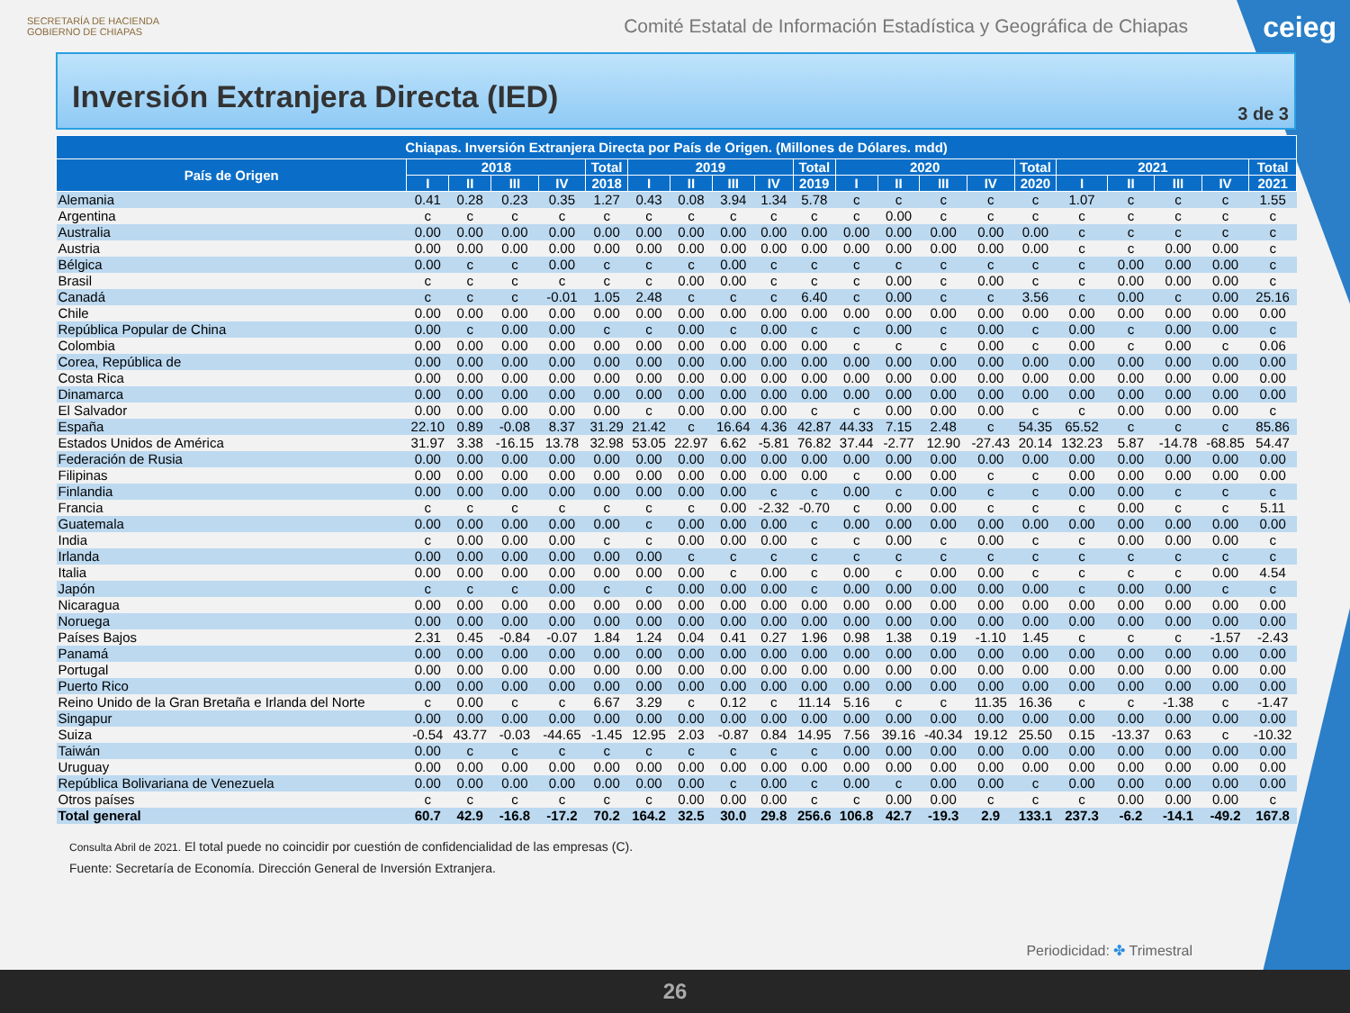SECRETARÍA DE HACIENDA
GOBIERNO DE CHIAPAS
Comité Estatal de Información Estadística y Geográfica de Chiapas
ceieg
Inversión Extranjera Directa (IED)
3 de 3
| Chiapas. Inversión Extranjera Directa por País de Origen. (Millones de Dólares. mdd) | | | | | | | | | | | | | | | | | | | | |
| --- | --- | --- | --- | --- | --- | --- | --- | --- | --- | --- | --- | --- | --- | --- | --- | --- | --- | --- | --- | --- |
| País de Origen | 2018 | | | | Total | 2019 | | | | Total | 2020 | | | | Total | 2021 | | | | Total |
| | I | II | III | IV | 2018 | I | II | III | IV | 2019 | I | II | III | IV | 2020 | I | II | III | IV | 2021 |
| Alemania | 0.41 | 0.28 | 0.23 | 0.35 | 1.27 | 0.43 | 0.08 | 3.94 | 1.34 | 5.78 | c | c | c | c | c | 1.07 | c | c | c | 1.55 |
| Argentina | c | c | c | c | c | c | c | c | c | c | c | 0.00 | c | c | c | c | c | c | c | c |
| Australia | 0.00 | 0.00 | 0.00 | 0.00 | 0.00 | 0.00 | 0.00 | 0.00 | 0.00 | 0.00 | 0.00 | 0.00 | 0.00 | 0.00 | 0.00 | c | c | c | c | c |
| Austria | 0.00 | 0.00 | 0.00 | 0.00 | 0.00 | 0.00 | 0.00 | 0.00 | 0.00 | 0.00 | 0.00 | 0.00 | 0.00 | 0.00 | 0.00 | c | c | 0.00 | 0.00 | c |
| Bélgica | 0.00 | c | c | 0.00 | c | c | c | 0.00 | c | c | c | c | c | c | c | c | 0.00 | 0.00 | 0.00 | c |
| Brasil | c | c | c | c | c | c | 0.00 | 0.00 | c | c | c | 0.00 | c | 0.00 | c | c | 0.00 | 0.00 | 0.00 | c |
| Canadá | c | c | c | -0.01 | 1.05 | 2.48 | c | c | c | 6.40 | c | 0.00 | c | c | 3.56 | c | 0.00 | c | 0.00 | 25.16 |
| Chile | 0.00 | 0.00 | 0.00 | 0.00 | 0.00 | 0.00 | 0.00 | 0.00 | 0.00 | 0.00 | 0.00 | 0.00 | 0.00 | 0.00 | 0.00 | 0.00 | 0.00 | 0.00 | 0.00 | 0.00 |
| República Popular de China | 0.00 | c | 0.00 | 0.00 | c | c | 0.00 | c | 0.00 | c | c | 0.00 | c | 0.00 | c | 0.00 | c | 0.00 | 0.00 | c |
| Colombia | 0.00 | 0.00 | 0.00 | 0.00 | 0.00 | 0.00 | 0.00 | 0.00 | 0.00 | 0.00 | c | c | c | 0.00 | c | 0.00 | c | 0.00 | c | 0.06 |
| Corea, República de | 0.00 | 0.00 | 0.00 | 0.00 | 0.00 | 0.00 | 0.00 | 0.00 | 0.00 | 0.00 | 0.00 | 0.00 | 0.00 | 0.00 | 0.00 | 0.00 | 0.00 | 0.00 | 0.00 | 0.00 |
| Costa Rica | 0.00 | 0.00 | 0.00 | 0.00 | 0.00 | 0.00 | 0.00 | 0.00 | 0.00 | 0.00 | 0.00 | 0.00 | 0.00 | 0.00 | 0.00 | 0.00 | 0.00 | 0.00 | 0.00 | 0.00 |
| Dinamarca | 0.00 | 0.00 | 0.00 | 0.00 | 0.00 | 0.00 | 0.00 | 0.00 | 0.00 | 0.00 | 0.00 | 0.00 | 0.00 | 0.00 | 0.00 | 0.00 | 0.00 | 0.00 | 0.00 | 0.00 |
| El Salvador | 0.00 | 0.00 | 0.00 | 0.00 | 0.00 | c | 0.00 | 0.00 | 0.00 | c | c | 0.00 | 0.00 | 0.00 | c | c | 0.00 | 0.00 | 0.00 | c |
| España | 22.10 | 0.89 | -0.08 | 8.37 | 31.29 | 21.42 | c | 16.64 | 4.36 | 42.87 | 44.33 | 7.15 | 2.48 | c | 54.35 | 65.52 | c | c | c | 85.86 |
| Estados Unidos de América | 31.97 | 3.38 | -16.15 | 13.78 | 32.98 | 53.05 | 22.97 | 6.62 | -5.81 | 76.82 | 37.44 | -2.77 | 12.90 | -27.43 | 20.14 | 132.23 | 5.87 | -14.78 | -68.85 | 54.47 |
| Federación de Rusia | 0.00 | 0.00 | 0.00 | 0.00 | 0.00 | 0.00 | 0.00 | 0.00 | 0.00 | 0.00 | 0.00 | 0.00 | 0.00 | 0.00 | 0.00 | 0.00 | 0.00 | 0.00 | 0.00 | 0.00 |
| Filipinas | 0.00 | 0.00 | 0.00 | 0.00 | 0.00 | 0.00 | 0.00 | 0.00 | 0.00 | 0.00 | c | 0.00 | 0.00 | c | c | 0.00 | 0.00 | 0.00 | 0.00 | 0.00 |
| Finlandia | 0.00 | 0.00 | 0.00 | 0.00 | 0.00 | 0.00 | 0.00 | 0.00 | c | c | 0.00 | c | 0.00 | c | c | 0.00 | 0.00 | c | c | c |
| Francia | c | c | c | c | c | c | c | 0.00 | -2.32 | -0.70 | c | 0.00 | 0.00 | c | c | c | 0.00 | c | c | 5.11 |
| Guatemala | 0.00 | 0.00 | 0.00 | 0.00 | 0.00 | c | 0.00 | 0.00 | 0.00 | c | 0.00 | 0.00 | 0.00 | 0.00 | 0.00 | 0.00 | 0.00 | 0.00 | 0.00 | 0.00 |
| India | c | 0.00 | 0.00 | 0.00 | c | c | 0.00 | 0.00 | 0.00 | c | c | 0.00 | c | 0.00 | c | c | 0.00 | 0.00 | 0.00 | c |
| Irlanda | 0.00 | 0.00 | 0.00 | 0.00 | 0.00 | 0.00 | c | c | c | c | c | c | c | c | c | c | c | c | c | c |
| Italia | 0.00 | 0.00 | 0.00 | 0.00 | 0.00 | 0.00 | 0.00 | c | 0.00 | c | 0.00 | c | 0.00 | 0.00 | c | c | c | c | 0.00 | 4.54 |
| Japón | c | c | c | 0.00 | c | c | 0.00 | 0.00 | 0.00 | c | 0.00 | 0.00 | 0.00 | 0.00 | 0.00 | c | 0.00 | 0.00 | c | c |
| Nicaragua | 0.00 | 0.00 | 0.00 | 0.00 | 0.00 | 0.00 | 0.00 | 0.00 | 0.00 | 0.00 | 0.00 | 0.00 | 0.00 | 0.00 | 0.00 | 0.00 | 0.00 | 0.00 | 0.00 | 0.00 |
| Noruega | 0.00 | 0.00 | 0.00 | 0.00 | 0.00 | 0.00 | 0.00 | 0.00 | 0.00 | 0.00 | 0.00 | 0.00 | 0.00 | 0.00 | 0.00 | 0.00 | 0.00 | 0.00 | 0.00 | 0.00 |
| Países Bajos | 2.31 | 0.45 | -0.84 | -0.07 | 1.84 | 1.24 | 0.04 | 0.41 | 0.27 | 1.96 | 0.98 | 1.38 | 0.19 | -1.10 | 1.45 | c | c | c | -1.57 | -2.43 |
| Panamá | 0.00 | 0.00 | 0.00 | 0.00 | 0.00 | 0.00 | 0.00 | 0.00 | 0.00 | 0.00 | 0.00 | 0.00 | 0.00 | 0.00 | 0.00 | 0.00 | 0.00 | 0.00 | 0.00 | 0.00 |
| Portugal | 0.00 | 0.00 | 0.00 | 0.00 | 0.00 | 0.00 | 0.00 | 0.00 | 0.00 | 0.00 | 0.00 | 0.00 | 0.00 | 0.00 | 0.00 | 0.00 | 0.00 | 0.00 | 0.00 | 0.00 |
| Puerto Rico | 0.00 | 0.00 | 0.00 | 0.00 | 0.00 | 0.00 | 0.00 | 0.00 | 0.00 | 0.00 | 0.00 | 0.00 | 0.00 | 0.00 | 0.00 | 0.00 | 0.00 | 0.00 | 0.00 | 0.00 |
| Reino Unido de la Gran Bretaña e Irlanda del Norte | c | 0.00 | c | c | 6.67 | 3.29 | c | 0.12 | c | 11.14 | 5.16 | c | c | 11.35 | 16.36 | c | c | -1.38 | c | -1.47 |
| Singapur | 0.00 | 0.00 | 0.00 | 0.00 | 0.00 | 0.00 | 0.00 | 0.00 | 0.00 | 0.00 | 0.00 | 0.00 | 0.00 | 0.00 | 0.00 | 0.00 | 0.00 | 0.00 | 0.00 | 0.00 |
| Suiza | -0.54 | 43.77 | -0.03 | -44.65 | -1.45 | 12.95 | 2.03 | -0.87 | 0.84 | 14.95 | 7.56 | 39.16 | -40.34 | 19.12 | 25.50 | 0.15 | -13.37 | 0.63 | c | -10.32 |
| Taiwán | 0.00 | c | c | c | c | c | c | c | c | c | 0.00 | 0.00 | 0.00 | 0.00 | 0.00 | 0.00 | 0.00 | 0.00 | 0.00 | 0.00 |
| Uruguay | 0.00 | 0.00 | 0.00 | 0.00 | 0.00 | 0.00 | 0.00 | 0.00 | 0.00 | 0.00 | 0.00 | 0.00 | 0.00 | 0.00 | 0.00 | 0.00 | 0.00 | 0.00 | 0.00 | 0.00 |
| República Bolivariana de Venezuela | 0.00 | 0.00 | 0.00 | 0.00 | 0.00 | 0.00 | 0.00 | c | 0.00 | c | 0.00 | c | 0.00 | 0.00 | c | 0.00 | 0.00 | 0.00 | 0.00 | 0.00 |
| Otros países | c | c | c | c | c | c | 0.00 | 0.00 | 0.00 | c | c | 0.00 | 0.00 | c | c | c | 0.00 | 0.00 | 0.00 | c |
| Total general | 60.7 | 42.9 | -16.8 | -17.2 | 70.2 | 164.2 | 32.5 | 30.0 | 29.8 | 256.6 | 106.8 | 42.7 | -19.3 | 2.9 | 133.1 | 237.3 | -6.2 | -14.1 | -49.2 | 167.8 |
Consulta Abril de 2021. El total puede no coincidir por cuestión de confidencialidad de las empresas (C).
Fuente: Secretaría de Economía. Dirección General de Inversión Extranjera.
Periodicidad: ✤ Trimestral
26